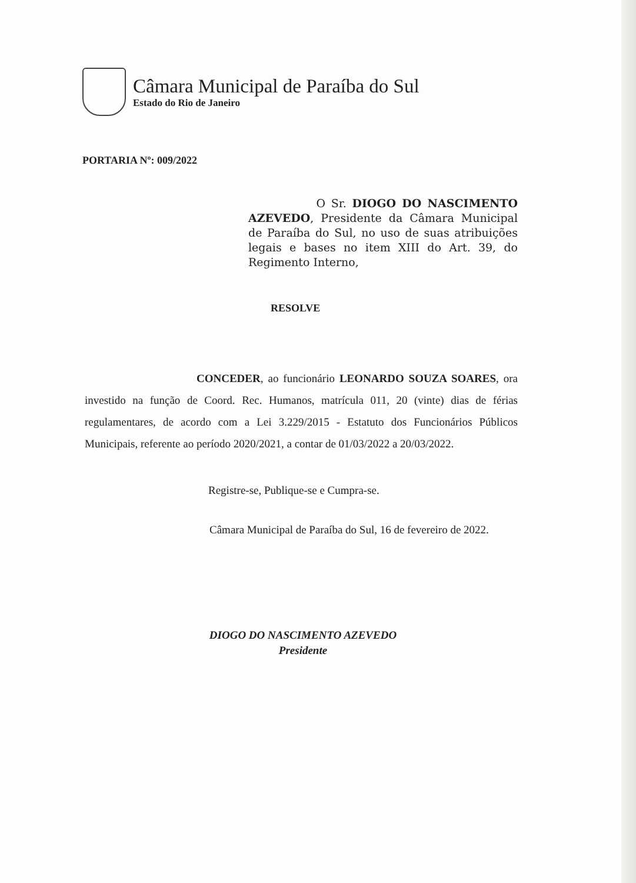Câmara Municipal de Paraíba do Sul
Estado do Rio de Janeiro
PORTARIA Nº: 009/2022
O Sr. DIOGO DO NASCIMENTO AZEVEDO, Presidente da Câmara Municipal de Paraíba do Sul, no uso de suas atribuições legais e bases no item XIII do Art. 39, do Regimento Interno,
RESOLVE
CONCEDER, ao funcionário LEONARDO SOUZA SOARES, ora investido na função de Coord. Rec. Humanos, matrícula 011, 20 (vinte) dias de férias regulamentares, de acordo com a Lei 3.229/2015 - Estatuto dos Funcionários Públicos Municipais, referente ao período 2020/2021, a contar de 01/03/2022 a 20/03/2022.
Registre-se, Publique-se e Cumpra-se.
Câmara Municipal de Paraíba do Sul, 16 de fevereiro de 2022.
DIOGO DO NASCIMENTO AZEVEDO
Presidente